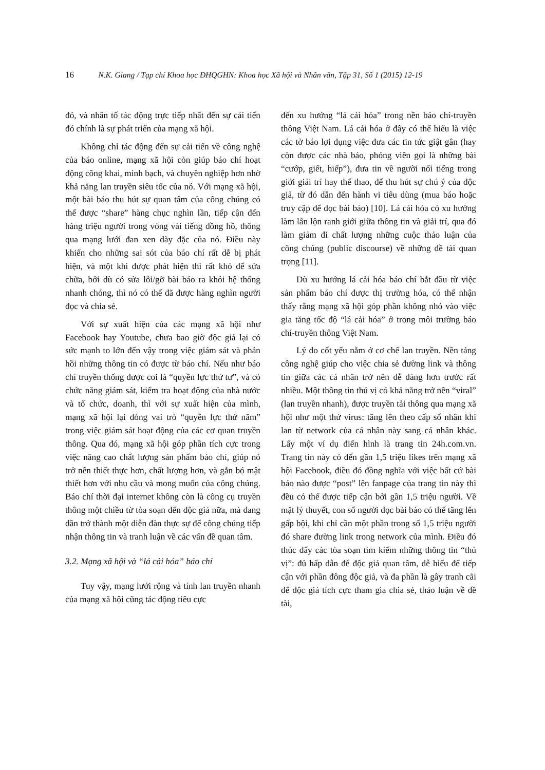16 N.K. Giang / Tạp chí Khoa học ĐHQGHN: Khoa học Xã hội và Nhân văn, Tập 31, Số 1 (2015) 12-19
đó, và nhân tố tác động trực tiếp nhất đến sự cải tiến đó chính là sự phát triển của mạng xã hội.
Không chỉ tác động đến sự cải tiến về công nghệ của báo online, mạng xã hội còn giúp báo chí hoạt động công khai, minh bạch, và chuyên nghiệp hơn nhờ khả năng lan truyền siêu tốc của nó. Với mạng xã hội, một bài báo thu hút sự quan tâm của công chúng có thể được “share” hàng chục nghìn lần, tiếp cận đến hàng triệu người trong vòng vài tiếng đồng hồ, thông qua mạng lưới đan xen dày đặc của nó. Điều này khiến cho những sai sót của báo chí rất dễ bị phát hiện, và một khi được phát hiện thì rất khó để sửa chữa, bởi dù có sửa lỗi/gỡ bài báo ra khỏi hệ thống nhanh chóng, thì nó có thể đã được hàng nghìn người đọc và chia sẻ.
Với sự xuất hiện của các mạng xã hội như Facebook hay Youtube, chưa bao giờ độc giả lại có sức mạnh to lớn đến vậy trong việc giám sát và phản hồi những thông tin có được từ báo chí. Nếu như báo chí truyền thống được coi là “quyền lực thứ tư”, và có chức năng giám sát, kiểm tra hoạt động của nhà nước và tổ chức, doanh, thì với sự xuất hiện của mình, mạng xã hội lại đóng vai trò “quyền lực thứ năm” trong việc giám sát hoạt động của các cơ quan truyền thông. Qua đó, mạng xã hội góp phần tích cực trong việc nâng cao chất lượng sản phẩm báo chí, giúp nó trở nên thiết thực hơn, chất lượng hơn, và gắn bó mật thiết hơn với nhu cầu và mong muốn của công chúng. Báo chí thời đại internet không còn là công cụ truyền thông một chiều từ tòa soạn đến độc giả nữa, mà đang dần trở thành một diễn đàn thực sự để công chúng tiếp nhận thông tin và tranh luận về các vấn đề quan tâm.
3.2. Mạng xã hội và “lá cải hóa” báo chí
Tuy vậy, mạng lưới rộng và tính lan truyền nhanh của mạng xã hội cũng tác động tiêu cực
đến xu hướng “lá cải hóa” trong nền báo chí-truyền thông Việt Nam. Lá cải hóa ở đây có thể hiểu là việc các tờ báo lợi dụng việc đưa các tin tức giật gân (hay còn được các nhà báo, phóng viên gọi là những bài “cướp, giết, hiếp”), đưa tin về người nổi tiếng trong giới giải trí hay thể thao, để thu hút sự chú ý của độc giả, từ đó dẫn đến hành vi tiêu dùng (mua báo hoặc truy cập để đọc bài báo) [10]. Lá cải hóa có xu hướng làm lẫn lộn ranh giới giữa thông tin và giải trí, qua đó làm giảm đi chất lượng những cuộc thảo luận của công chúng (public discourse) về những đề tài quan trọng [11].
Dù xu hướng lá cải hóa báo chí bắt đầu từ việc sản phẩm báo chí được thị trường hóa, có thể nhận thấy rằng mạng xã hội góp phần không nhỏ vào việc gia tăng tốc độ “lá cải hóa” ở trong môi trường báo chí-truyền thông Việt Nam.
Lý do cốt yếu nằm ở cơ chế lan truyền. Nền tảng công nghệ giúp cho việc chia sẻ đường link và thông tin giữa các cá nhân trở nên dễ dàng hơn trước rất nhiều. Một thông tin thú vị có khả năng trở nên “viral” (lan truyền nhanh), được truyền tải thông qua mạng xã hội như một thứ virus: tăng lên theo cấp số nhân khi lan từ network của cá nhân này sang cá nhân khác. Lấy một ví dụ điển hình là trang tin 24h.com.vn. Trang tin này có đến gần 1,5 triệu likes trên mạng xã hội Facebook, điều đó đồng nghĩa với việc bất cứ bài báo nào được “post” lên fanpage của trang tin này thì đều có thể được tiếp cận bởi gần 1,5 triệu người. Về mặt lý thuyết, con số người đọc bài báo có thể tăng lên gấp bội, khi chỉ cần một phần trong số 1,5 triệu người đó share đường link trong network của mình. Điều đó thúc đẩy các tòa soạn tìm kiếm những thông tin “thú vị”: đủ hấp dẫn để độc giả quan tâm, dễ hiểu để tiếp cận với phần đông độc giả, và đa phần là gây tranh cãi để độc giả tích cực tham gia chia sẻ, thảo luận về đề tài,